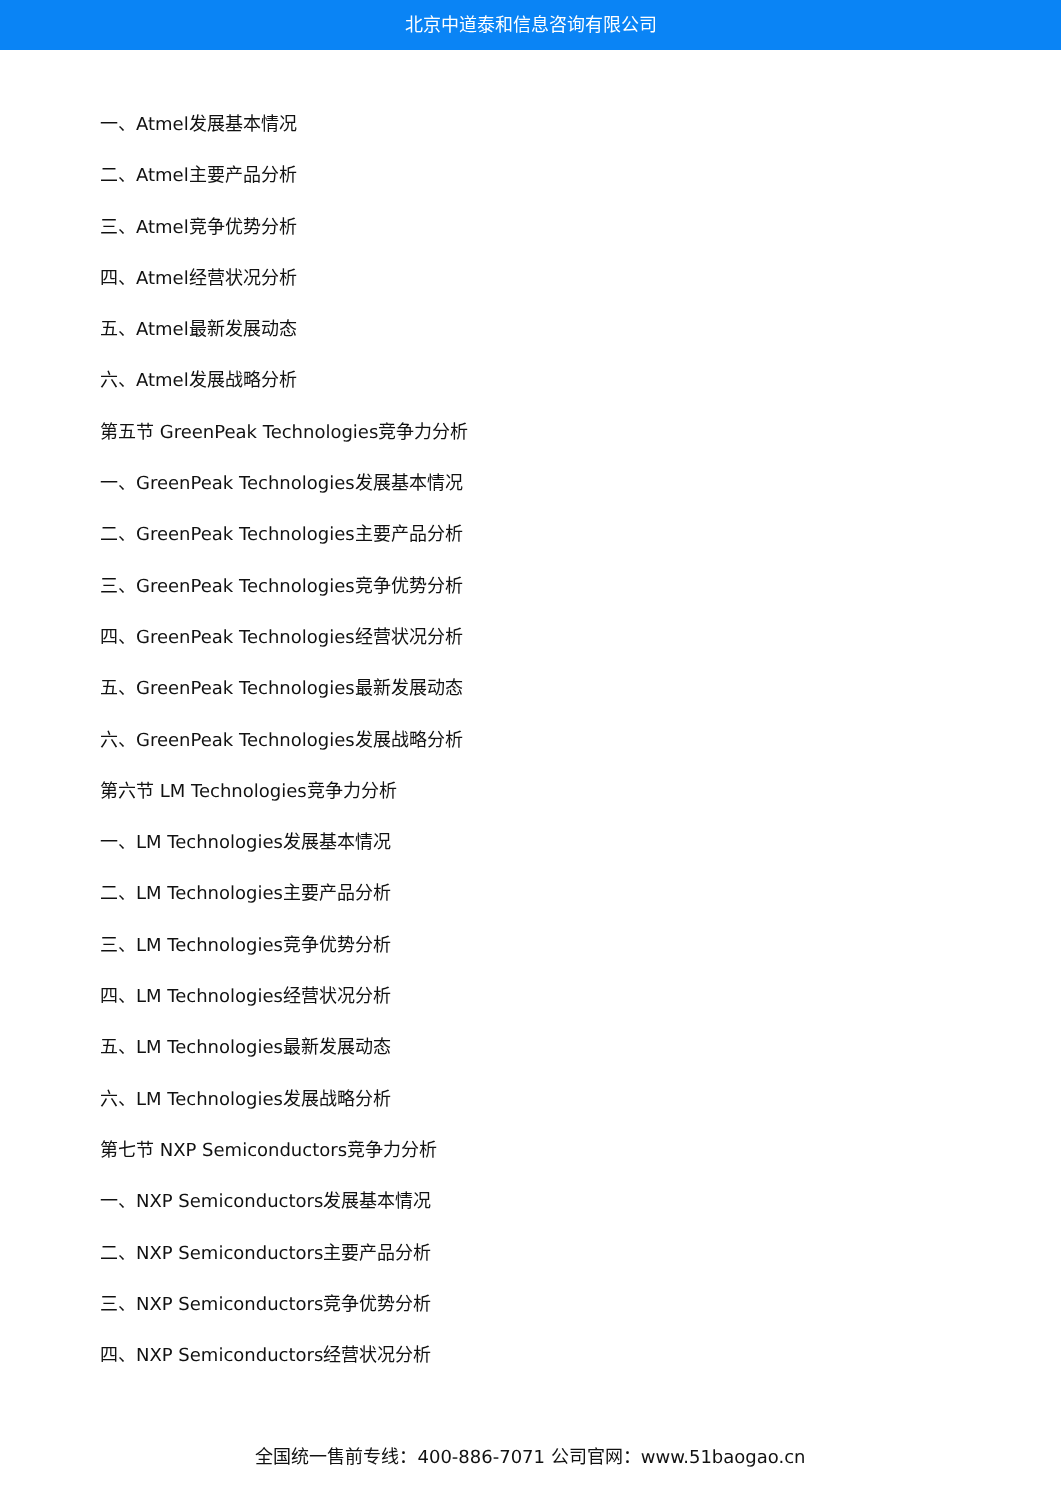北京中道泰和信息咨询有限公司
一、Atmel发展基本情况
二、Atmel主要产品分析
三、Atmel竞争优势分析
四、Atmel经营状况分析
五、Atmel最新发展动态
六、Atmel发展战略分析
第五节 GreenPeak Technologies竞争力分析
一、GreenPeak Technologies发展基本情况
二、GreenPeak Technologies主要产品分析
三、GreenPeak Technologies竞争优势分析
四、GreenPeak Technologies经营状况分析
五、GreenPeak Technologies最新发展动态
六、GreenPeak Technologies发展战略分析
第六节 LM Technologies竞争力分析
一、LM Technologies发展基本情况
二、LM Technologies主要产品分析
三、LM Technologies竞争优势分析
四、LM Technologies经营状况分析
五、LM Technologies最新发展动态
六、LM Technologies发展战略分析
第七节 NXP Semiconductors竞争力分析
一、NXP Semiconductors发展基本情况
二、NXP Semiconductors主要产品分析
三、NXP Semiconductors竞争优势分析
四、NXP Semiconductors经营状况分析
全国统一售前专线：400-886-7071 公司官网：www.51baogao.cn